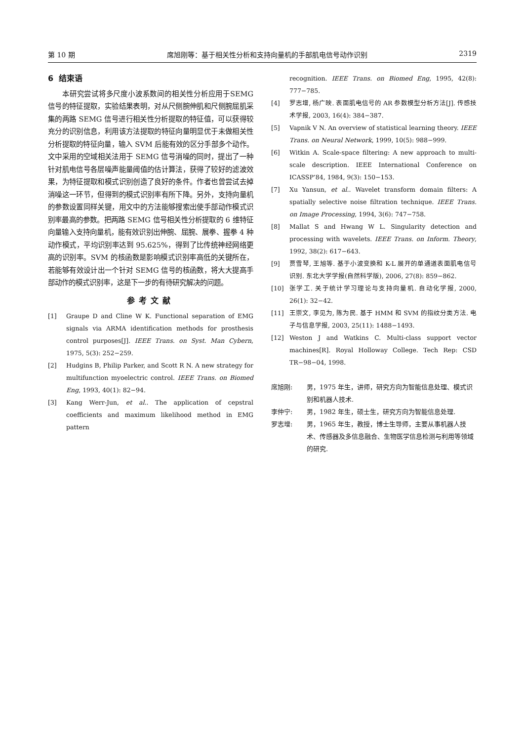第 10 期 席旭刚等：基于相关性分析和支持向量机的手部肌电信号动作识别 2319
6 结束语
本研究尝试将多尺度小波系数间的相关性分析应用于SEMG 信号的特征提取，实验结果表明，对从尺侧腕伸肌和尺侧腕屈肌采集的两路 SEMG 信号进行相关性分析提取的特征值，可以获得较充分的识别信息，利用该方法提取的特征向量明显优于未做相关性分析提取的特征向量，输入 SVM 后能有效的区分手部多个动作。文中采用的空域相关法用于 SEMG 信号消噪的同时，提出了一种针对肌电信号各层噪声能量阈值的估计算法，获得了较好的滤波效果，为特征提取和模式识别创造了良好的条件。作者也曾尝试去掉消噪这一环节，但得到的模式识别率有所下降。另外，支持向量机的参数设置同样关键，用文中的方法能够搜索出使手部动作模式识别率最高的参数。把两路 SEMG 信号相关性分析提取的 6 维特征向量输入支持向量机，能有效识别出伸腕、屈腕、展拳、握拳 4 种动作模式，平均识别率达到 95.625%，得到了比传统神经网络更高的识别率。SVM 的核函数是影响模式识别率高低的关键所在，若能够有效设计出一个针对 SEMG 信号的核函数，将大大提高手部动作的模式识别率，这是下一步的有待研究解决的问题。
参考文献
[1] Graupe D and Cline W K. Functional separation of EMG signals via ARMA identification methods for prosthesis control purposes[J]. IEEE Trans. on Syst. Man Cybern, 1975, 5(3): 252−259.
[2] Hudgins B, Philip Parker, and Scott R N. A new strategy for multifunction myoelectric control. IEEE Trans. on Biomed Eng, 1993, 40(1): 82−94.
[3] Kang Werr-Jun, et al.. The application of cepstral coefficients and maximum likelihood method in EMG pattern
recognition. IEEE Trans. on Biomed Eng, 1995, 42(8): 777−785.
[4] 罗志增, 杨广映. 表面肌电信号的 AR 参数模型分析方法[J]. 传感技术学报, 2003, 16(4): 384−387.
[5] Vapnik V N. An overview of statistical learning theory. IEEE Trans. on Neural Network, 1999, 10(5): 988−999.
[6] Witkin A. Scale-space filtering: A new approach to multi-scale description. IEEE International Conference on ICASSP’84, 1984, 9(3): 150−153.
[7] Xu Yansun, et al.. Wavelet transform domain filters: A spatially selective noise filtration technique. IEEE Trans. on Image Processing, 1994, 3(6): 747−758.
[8] Mallat S and Hwang W L. Singularity detection and processing with wavelets. IEEE Trans. on Inform. Theory, 1992, 38(2): 617−643.
[9] 贾雪琴, 王旭等. 基于小波变换和 K-L 展开的单通道表面肌电信号识别. 东北大学学报(自然科学版), 2006, 27(8): 859−862.
[10] 张学工. 关于统计学习理论与支持向量机. 自动化学报, 2000, 26(1): 32−42.
[11] 王崇文, 李见为, 陈为民. 基于 HMM 和 SVM 的指纹分类方法. 电子与信息学报, 2003, 25(11): 1488−1493.
[12] Weston J and Watkins C. Multi-class support vector machines[R]. Royal Holloway College. Tech Rep: CSD TR−98−04, 1998.
席旭刚: 男，1975 年生，讲师，研究方向为智能信息处理、模式识别和机器人技术.
李仲宁: 男，1982 年生，硕士生，研究方向为智能信息处理.
罗志增: 男，1965 年生，教授，博士生导师，主要从事机器人技术、传感器及多信息融合、生物医学信息检测与利用等领域的研究.